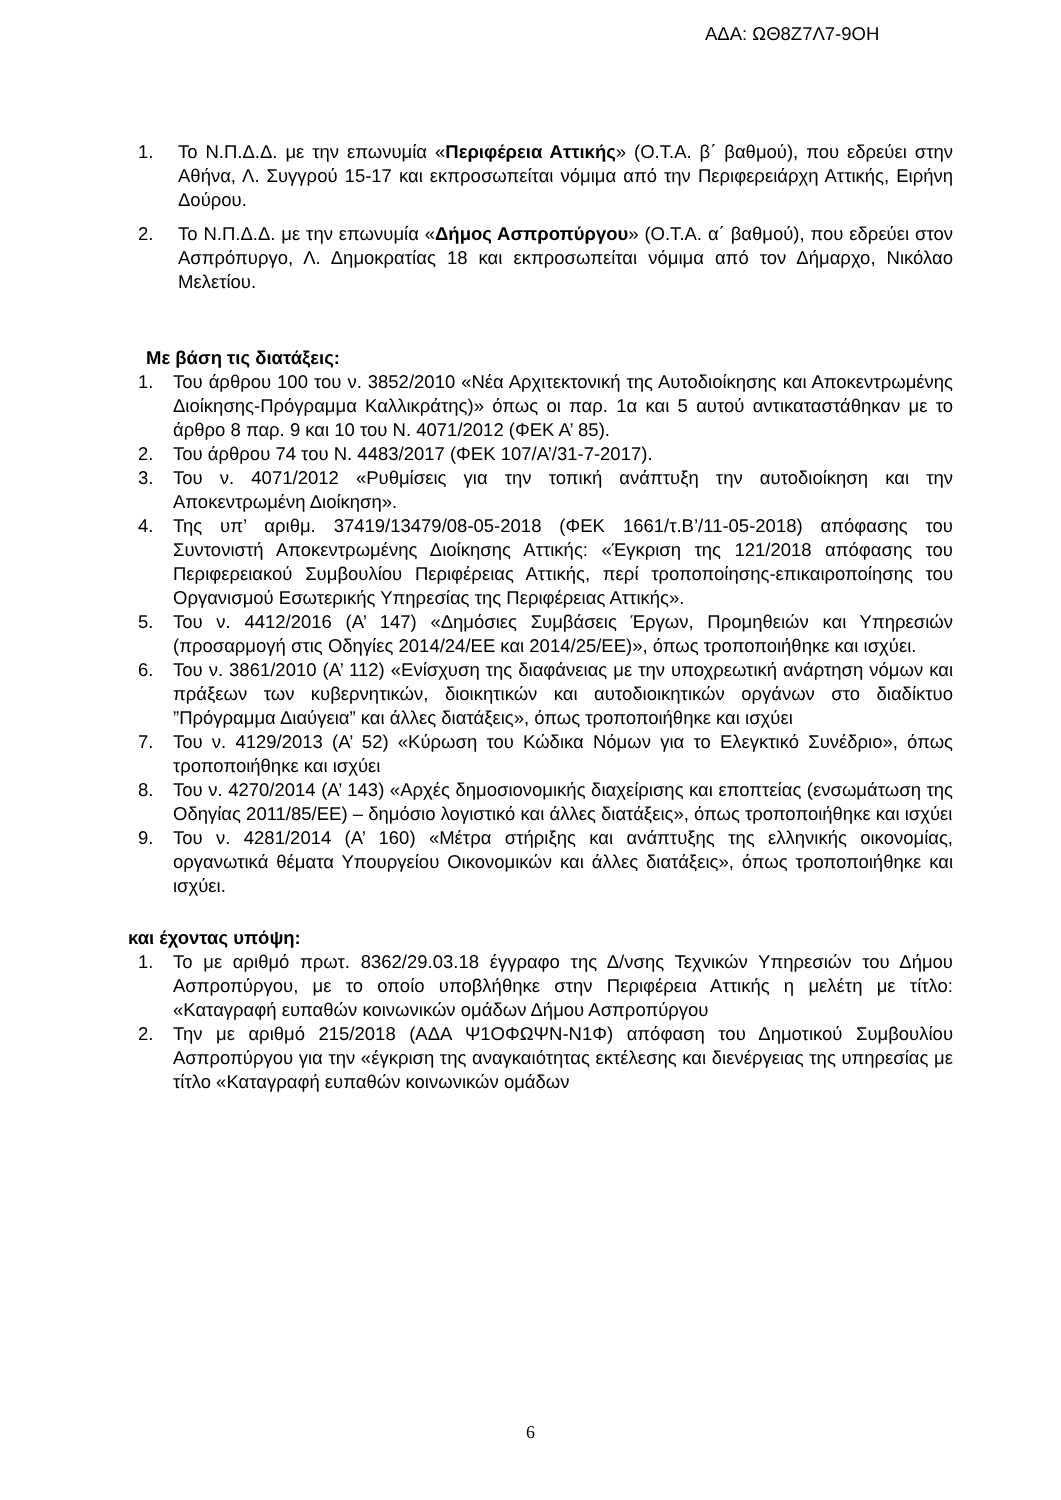ΑΔΑ: ΩΘ8Ζ7Λ7-9ΟΗ
1. Το Ν.Π.Δ.Δ. με την επωνυμία «Περιφέρεια Αττικής» (Ο.Τ.Α. β΄ βαθμού), που εδρεύει στην Αθήνα, Λ. Συγγρού 15-17 και εκπροσωπείται νόμιμα από την Περιφερειάρχη Αττικής, Ειρήνη Δούρου.
2. Το Ν.Π.Δ.Δ. με την επωνυμία «Δήμος Ασπροπύργου» (Ο.Τ.Α. α΄ βαθμού), που εδρεύει στον Ασπρόπυργο, Λ. Δημοκρατίας 18 και εκπροσωπείται νόμιμα από τον Δήμαρχο, Νικόλαο Μελετίου.
Με βάση τις διατάξεις:
1. Του άρθρου 100 του ν. 3852/2010 «Νέα Αρχιτεκτονική της Αυτοδιοίκησης και Αποκεντρωμένης Διοίκησης-Πρόγραμμα Καλλικράτης)» όπως οι παρ. 1α και 5 αυτού αντικαταστάθηκαν με το άρθρο 8 παρ. 9 και 10 του Ν. 4071/2012 (ΦΕΚ Α’ 85).
2. Του άρθρου 74 του Ν. 4483/2017 (ΦΕΚ 107/Α’/31-7-2017).
3. Του ν. 4071/2012 «Ρυθμίσεις για την τοπική ανάπτυξη την αυτοδιοίκηση και την Αποκεντρωμένη Διοίκηση».
4. Της υπ’ αριθμ. 37419/13479/08-05-2018 (ΦΕΚ 1661/τ.Β’/11-05-2018) απόφασης του Συντονιστή Αποκεντρωμένης Διοίκησης Αττικής: «Έγκριση της 121/2018 απόφασης του Περιφερειακού Συμβουλίου Περιφέρειας Αττικής, περί τροποποίησης-επικαιροποίησης του Οργανισμού Εσωτερικής Υπηρεσίας της Περιφέρειας Αττικής».
5. Του ν. 4412/2016 (Α’ 147) «Δημόσιες Συμβάσεις Έργων, Προμηθειών και Υπηρεσιών (προσαρμογή στις Οδηγίες 2014/24/ΕΕ και 2014/25/ΕΕ)», όπως τροποποιήθηκε και ισχύει.
6. Του ν. 3861/2010 (Α’ 112) «Ενίσχυση της διαφάνειας με την υποχρεωτική ανάρτηση νόμων και πράξεων των κυβερνητικών, διοικητικών και αυτοδιοικητικών οργάνων στο διαδίκτυο ”Πρόγραμμα Διαύγεια” και άλλες διατάξεις», όπως τροποποιήθηκε και ισχύει
7. Του ν. 4129/2013 (Α’ 52) «Κύρωση του Κώδικα Νόμων για το Ελεγκτικό Συνέδριο», όπως τροποποιήθηκε και ισχύει
8. Του ν. 4270/2014 (Α’ 143) «Αρχές δημοσιονομικής διαχείρισης και εποπτείας (ενσωμάτωση της Οδηγίας 2011/85/ΕΕ) – δημόσιο λογιστικό και άλλες διατάξεις», όπως τροποποιήθηκε και ισχύει
9. Του ν. 4281/2014 (Α’ 160) «Μέτρα στήριξης και ανάπτυξης της ελληνικής οικονομίας, οργανωτικά θέματα Υπουργείου Οικονομικών και άλλες διατάξεις», όπως τροποποιήθηκε και ισχύει.
και έχοντας υπόψη:
1. Το με αριθμό πρωτ. 8362/29.03.18 έγγραφο της Δ/νσης Τεχνικών Υπηρεσιών του Δήμου Ασπροπύργου, με το οποίο υποβλήθηκε στην Περιφέρεια Αττικής η μελέτη με τίτλο: «Καταγραφή ευπαθών κοινωνικών ομάδων Δήμου Ασπροπύργου
2. Την με αριθμό 215/2018 (ΑΔΑ Ψ1ΟΦΩΨΝ-Ν1Φ) απόφαση του Δημοτικού Συμβουλίου Ασπροπύργου για την «έγκριση της αναγκαιότητας εκτέλεσης και διενέργειας της υπηρεσίας με τίτλο «Καταγραφή ευπαθών κοινωνικών ομάδων
6